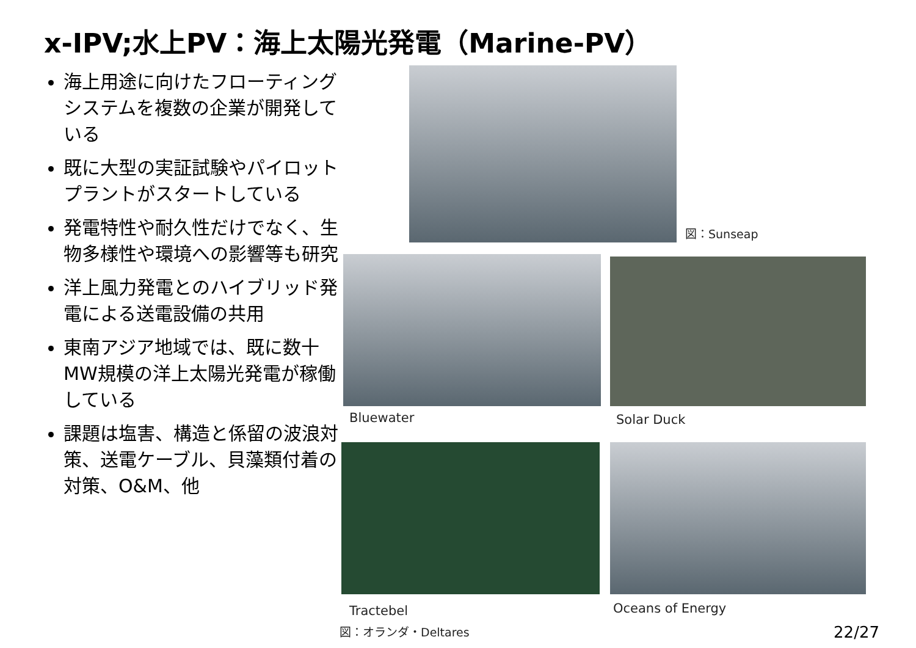x-IPV;水上PV：海上太陽光発電（Marine-PV）
海上用途に向けたフローティングシステムを複数の企業が開発している
既に大型の実証試験やパイロットプラントがスタートしている
発電特性や耐久性だけでなく、生物多様性や環境への影響等も研究
洋上風力発電とのハイブリッド発電による送電設備の共用
東南アジア地域では、既に数十MW規模の洋上太陽光発電が稼働している
課題は塩害、構造と係留の波浪対策、送電ケーブル、貝藻類付着の対策、O&M、他
図：Sunseap
Bluewater Solar Duck
Tractebel Oceans of Energy
図：オランダ・Deltares 22/27